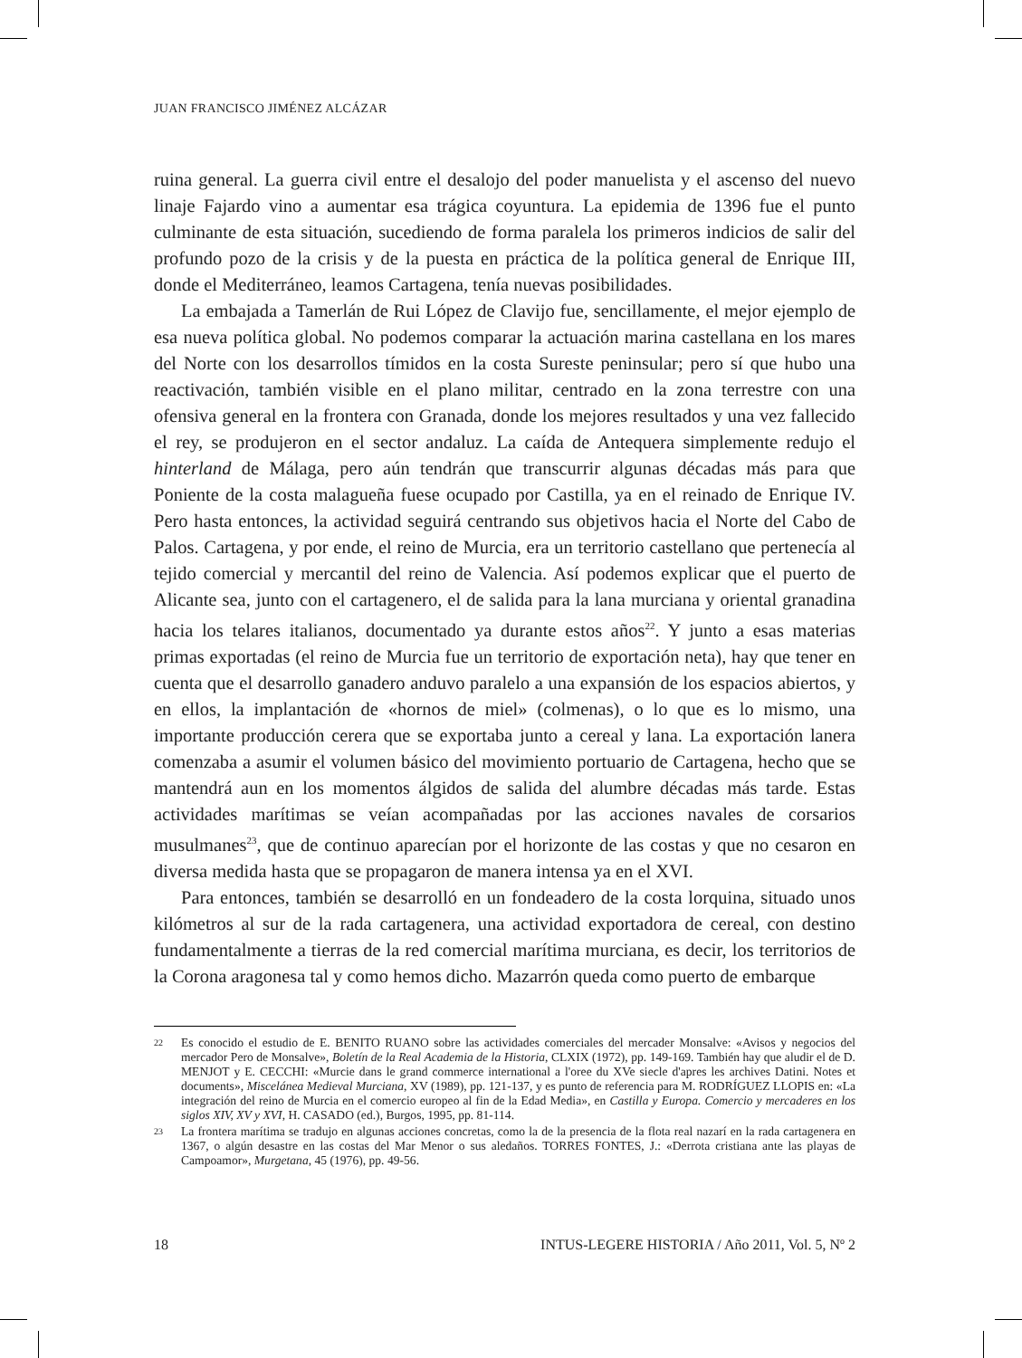JUAN FRANCISCO JIMÉNEZ ALCÁZAR
ruina general. La guerra civil entre el desalojo del poder manuelista y el ascenso del nuevo linaje Fajardo vino a aumentar esa trágica coyuntura. La epidemia de 1396 fue el punto culminante de esta situación, sucediendo de forma paralela los primeros indicios de salir del profundo pozo de la crisis y de la puesta en práctica de la política general de Enrique III, donde el Mediterráneo, leamos Cartagena, tenía nuevas posibilidades.
La embajada a Tamerlán de Rui López de Clavijo fue, sencillamente, el mejor ejemplo de esa nueva política global. No podemos comparar la actuación marina castellana en los mares del Norte con los desarrollos tímidos en la costa Sureste peninsular; pero sí que hubo una reactivación, también visible en el plano militar, centrado en la zona terrestre con una ofensiva general en la frontera con Granada, donde los mejores resultados y una vez fallecido el rey, se produjeron en el sector andaluz. La caída de Antequera simplemente redujo el hinterland de Málaga, pero aún tendrán que transcurrir algunas décadas más para que Poniente de la costa malagueña fuese ocupado por Castilla, ya en el reinado de Enrique IV. Pero hasta entonces, la actividad seguirá centrando sus objetivos hacia el Norte del Cabo de Palos. Cartagena, y por ende, el reino de Murcia, era un territorio castellano que pertenecía al tejido comercial y mercantil del reino de Valencia. Así podemos explicar que el puerto de Alicante sea, junto con el cartagenero, el de salida para la lana murciana y oriental granadina hacia los telares italianos, documentado ya durante estos años<sup>22</sup>. Y junto a esas materias primas exportadas (el reino de Murcia fue un territorio de exportación neta), hay que tener en cuenta que el desarrollo ganadero anduvo paralelo a una expansión de los espacios abiertos, y en ellos, la implantación de «hornos de miel» (colmenas), o lo que es lo mismo, una importante producción cerera que se exportaba junto a cereal y lana. La exportación lanera comenzaba a asumir el volumen básico del movimiento portuario de Cartagena, hecho que se mantendrá aun en los momentos álgidos de salida del alumbre décadas más tarde. Estas actividades marítimas se veían acompañadas por las acciones navales de corsarios musulmanes<sup>23</sup>, que de continuo aparecían por el horizonte de las costas y que no cesaron en diversa medida hasta que se propagaron de manera intensa ya en el XVI.
Para entonces, también se desarrolló en un fondeadero de la costa lorquina, situado unos kilómetros al sur de la rada cartagenera, una actividad exportadora de cereal, con destino fundamentalmente a tierras de la red comercial marítima murciana, es decir, los territorios de la Corona aragonesa tal y como hemos dicho. Mazarrón queda como puerto de embarque
22 Es conocido el estudio de E. BENITO RUANO sobre las actividades comerciales del mercader Monsalve: «Avisos y negocios del mercador Pero de Monsalve», Boletín de la Real Academia de la Historia, CLXIX (1972), pp. 149-169. También hay que aludir el de D. MENJOT y E. CECCHI: «Murcie dans le grand commerce international a l'oree du XVe siecle d'apres les archives Datini. Notes et documents», Miscelánea Medieval Murciana, XV (1989), pp. 121-137, y es punto de referencia para M. RODRÍGUEZ LLOPIS en: «La integración del reino de Murcia en el comercio europeo al fin de la Edad Media», en Castilla y Europa. Comercio y mercaderes en los siglos XIV, XV y XVI, H. CASADO (ed.), Burgos, 1995, pp. 81-114.
23 La frontera marítima se tradujo en algunas acciones concretas, como la de la presencia de la flota real nazarí en la rada cartagenera en 1367, o algún desastre en las costas del Mar Menor o sus aledaños. TORRES FONTES, J.: «Derrota cristiana ante las playas de Campoamor», Murgetana, 45 (1976), pp. 49-56.
18 INTUS-LEGERE HISTORIA / Año 2011, Vol. 5, Nº 2